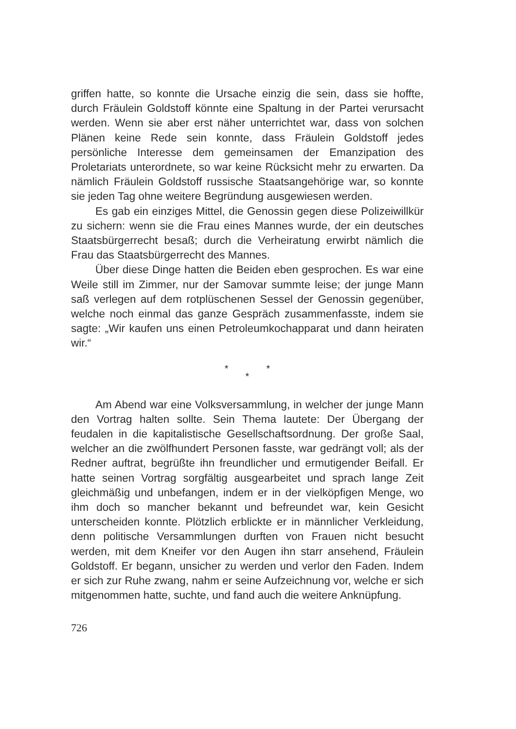griffen hatte, so konnte die Ursache einzig die sein, dass sie hoffte, durch Fräulein Goldstoff könnte eine Spaltung in der Partei verursacht werden. Wenn sie aber erst näher unterrichtet war, dass von solchen Plänen keine Rede sein konnte, dass Fräulein Goldstoff jedes persönliche Interesse dem gemeinsamen der Emanzipation des Proletariats unterordnete, so war keine Rücksicht mehr zu erwarten. Da nämlich Fräulein Goldstoff russische Staatsangehörige war, so konnte sie jeden Tag ohne weitere Begründung ausgewiesen werden.
Es gab ein einziges Mittel, die Genossin gegen diese Polizeiwillkür zu sichern: wenn sie die Frau eines Mannes wurde, der ein deutsches Staatsbürgerrecht besaß; durch die Verheiratung erwirbt nämlich die Frau das Staatsbürgerrecht des Mannes.
Über diese Dinge hatten die Beiden eben gesprochen. Es war eine Weile still im Zimmer, nur der Samovar summte leise; der junge Mann saß verlegen auf dem rotplüschenen Sessel der Genossin gegenüber, welche noch einmal das ganze Gespräch zusammenfasste, indem sie sagte: „Wir kaufen uns einen Petroleumkochapparat und dann heiraten wir.“
* *
*
Am Abend war eine Volksversammlung, in welcher der junge Mann den Vortrag halten sollte. Sein Thema lautete: Der Übergang der feudalen in die kapitalistische Gesellschaftsordnung. Der große Saal, welcher an die zwölfhundert Personen fasste, war gedrängt voll; als der Redner auftrat, begrüßte ihn freundlicher und ermutigender Beifall. Er hatte seinen Vortrag sorgfältig ausgearbeitet und sprach lange Zeit gleichmäßig und unbefangen, indem er in der vielköpfigen Menge, wo ihm doch so mancher bekannt und befreundet war, kein Gesicht unterscheiden konnte. Plötzlich erblickte er in männlicher Verkleidung, denn politische Versammlungen durften von Frauen nicht besucht werden, mit dem Kneifer vor den Augen ihn starr ansehend, Fräulein Goldstoff. Er begann, unsicher zu werden und verlor den Faden. Indem er sich zur Ruhe zwang, nahm er seine Aufzeichnung vor, welche er sich mitgenommen hatte, suchte, und fand auch die weitere Anknüpfung.
726